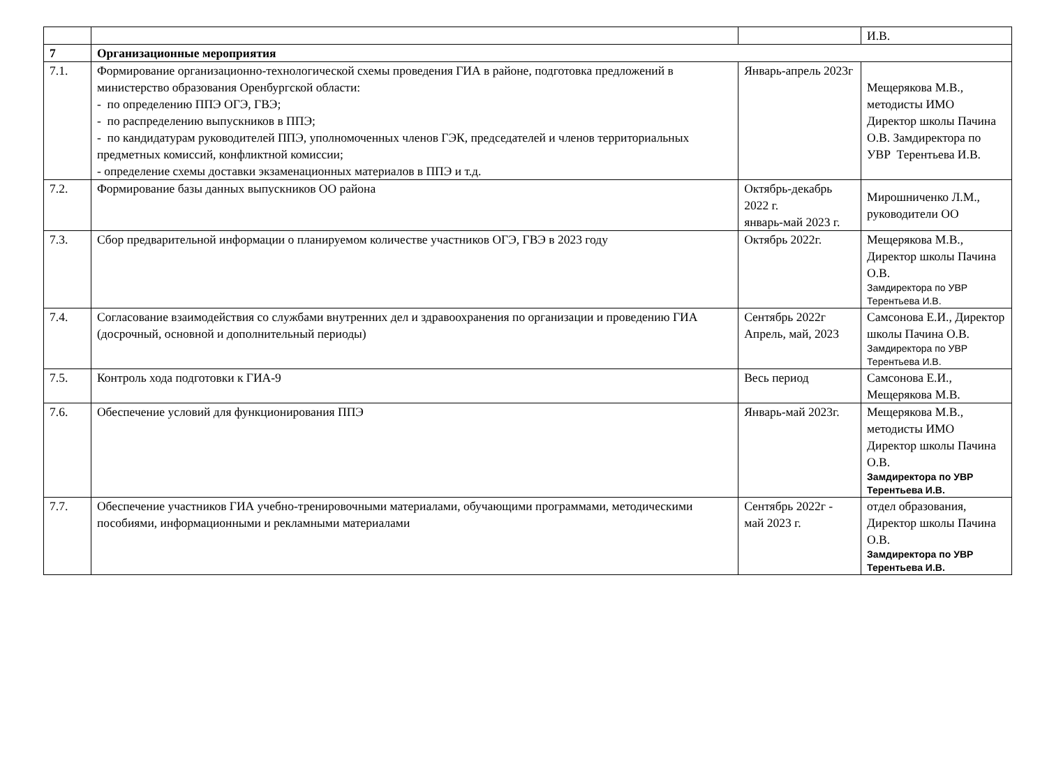| | | | И.В. |
| 7 | Организационные мероприятия | | |
| 7.1. | Формирование организационно-технологической схемы проведения ГИА в районе, подготовка предложений в министерство образования Оренбургской области: - по определению ППЭ ОГЭ, ГВЭ; - по распределению выпускников в ППЭ; - по кандидатурам руководителей ППЭ, уполномоченных членов ГЭК, председателей и членов территориальных предметных комиссий, конфликтной комиссии; - определение схемы доставки экзаменационных материалов в ППЭ и т.д. | Январь-апрель 2023г | Мещерякова М.В., методисты ИМО Директор школы Пачина О.В. Замдиректора по УВР Терентьева И.В. |
| 7.2. | Формирование базы данных выпускников ОО района | Октябрь-декабрь 2022 г. январь-май 2023 г. | Мирошниченко Л.М., руководители ОО |
| 7.3. | Сбор предварительной информации о планируемом количестве участников ОГЭ, ГВЭ в 2023 году | Октябрь 2022г. | Мещерякова М.В., Директор школы Пачина О.В. Замдиректора по УВР Терентьева И.В. |
| 7.4. | Согласование взаимодействия со службами внутренних дел и здравоохранения по организации и проведению ГИА (досрочный, основной и дополнительный периоды) | Сентябрь 2022г Апрель, май, 2023 | Самсонова Е.И., Директор школы Пачина О.В. Замдиректора по УВР Терентьева И.В. |
| 7.5. | Контроль хода подготовки к ГИА-9 | Весь период | Самсонова Е.И., Мещерякова М.В. |
| 7.6. | Обеспечение условий для функционирования ППЭ | Январь-май 2023г. | Мещерякова М.В., методисты ИМО Директор школы Пачина О.В. Замдиректора по УВР Терентьева И.В. |
| 7.7. | Обеспечение участников ГИА учебно-тренировочными материалами, обучающими программами, методическими пособиями, информационными и рекламными материалами | Сентябрь 2022г - май 2023 г. | отдел образования, Директор школы Пачина О.В. Замдиректора по УВР Терентьева И.В. |